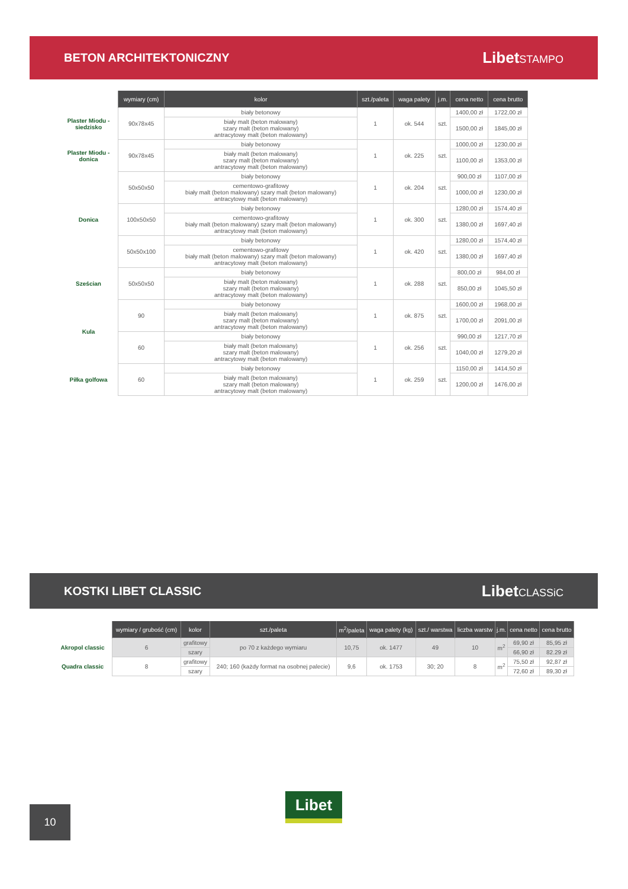BETON ARCHITEKTONICZNY
LibetSTAMPO
| | wymiary (cm) | kolor | szt./paleta | waga palety | j.m. | cena netto | cena brutto |
| --- | --- | --- | --- | --- | --- | --- | --- |
| Plaster Miodu - siedzisko | 90x78x45 | biały betonowy | 1 | ok. 544 | szt. | 1400,00 zł | 1722,00 zł |
| | | biały malt (beton malowany) szary malt (beton malowany) antracytowy malt (beton malowany) | | | | 1500,00 zł | 1845,00 zł |
| Plaster Miodu - donica | 90x78x45 | biały betonowy | 1 | ok. 225 | szt. | 1000,00 zł | 1230,00 zł |
| | | biały malt (beton malowany) szary malt (beton malowany) antracytowy malt (beton malowany) | | | | 1100,00 zł | 1353,00 zł |
| Donica | 50x50x50 | biały betonowy | 1 | ok. 204 | szt. | 900,00 zł | 1107,00 zł |
| | | cementowo-grafitowy biały malt (beton malowany) szary malt (beton malowany) antracytowy malt (beton malowany) | | | | 1000,00 zł | 1230,00 zł |
| | 100x50x50 | biały betonowy | 1 | ok. 300 | szt. | 1280,00 zł | 1574,40 zł |
| | | cementowo-grafitowy biały malt (beton malowany) szary malt (beton malowany) antracytowy malt (beton malowany) | | | | 1380,00 zł | 1697,40 zł |
| | 50x50x100 | biały betonowy | 1 | ok. 420 | szt. | 1280,00 zł | 1574,40 zł |
| | | cementowo-grafitowy biały malt (beton malowany) szary malt (beton malowany) antracytowy malt (beton malowany) | | | | 1380,00 zł | 1697,40 zł |
| Sześcian | 50x50x50 | biały betonowy | 1 | ok. 288 | szt. | 800,00 zł | 984,00 zł |
| | | biały malt (beton malowany) szary malt (beton malowany) antracytowy malt (beton malowany) | | | | 850,00 zł | 1045,50 zł |
| Kula | 90 | biały betonowy | 1 | ok. 875 | szt. | 1600,00 zł | 1968,00 zł |
| | | biały malt (beton malowany) szary malt (beton malowany) antracytowy malt (beton malowany) | | | | 1700,00 zł | 2091,00 zł |
| | 60 | biały betonowy | 1 | ok. 256 | szt. | 990,00 zł | 1217,70 zł |
| | | biały malt (beton malowany) szary malt (beton malowany) antracytowy malt (beton malowany) | | | | 1040,00 zł | 1279,20 zł |
| Piłka golfowa | 60 | biały betonowy | 1 | ok. 259 | szt. | 1150,00 zł | 1414,50 zł |
| | | biały malt (beton malowany) szary malt (beton malowany) antracytowy malt (beton malowany) | | | | 1200,00 zł | 1476,00 zł |
KOSTKI LIBET CLASSIC
LibetCLASSiC
| | wymiary / grubość (cm) | kolor | szt./paleta | m<sup>2</sup>/paleta | waga palety (kg) | szt./ warstwa | liczba warstw | j.m. | cena netto | cena brutto |
| --- | --- | --- | --- | --- | --- | --- | --- | --- | --- | --- |
| Akropol classic | 6 | grafitowy | po 70 z każdego wymiaru | 10,75 | ok. 1477 | 49 | 10 | m<sup>2</sup> | 69,90 zł | 85,95 zł |
| | | szary | | | | | | | 66,90 zł | 82.29 zł |
| Quadra classic | 8 | grafitowy | 240; 160 (każdy format na osobnej palecie) | 9,6 | ok. 1753 | 30; 20 | 8 | m<sup>2</sup> | 75,50 zł | 92,87 zł |
| | | szary | | | | | | | 72,60 zł | 89,30 zł |
Libet
10